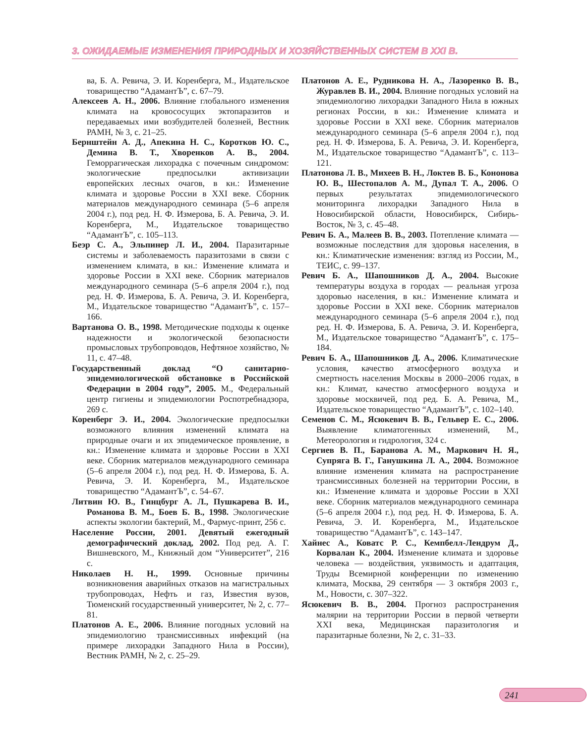3. ОЖИДАЕМЫЕ ИЗМЕНЕНИЯ ПРИРОДНЫХ И ХОЗЯЙСТВЕННЫХ СИСТЕМ В XXI В.
ва, Б. А. Ревича, Э. И. Коренберга, М., Издательское товарищество “АдамантЪ”, с. 67–79.
Алексеев А. Н., 2006. Влияние глобального изменения климата на кровососущих эктопаразитов и передаваемых ими возбудителей болезней, Вестник РАМН, № 3, с. 21–25.
Бернштейн А. Д., Апекина Н. С., Коротков Ю. С., Демина В. Т., Хворенков А. В., 2004. Геморрагическая лихорадка с почечным синдромом: экологические предпосылки активизации европейских лесных очагов, в кн.: Изменение климата и здоровье России в XXI веке. Сборник материалов международного семинара (5–6 апреля 2004 г.), под ред. Н. Ф. Измерова, Б. А. Ревича, Э. И. Коренберга, М., Издательское товарищество “АдамантЪ”, с. 105–113.
Беэр С. А., Эльпинер Л. И., 2004. Паразитарные системы и заболеваемость паразитозами в связи с изменением климата, в кн.: Изменение климата и здоровье России в XXI веке. Сборник материалов международного семинара (5–6 апреля 2004 г.), под ред. Н. Ф. Измерова, Б. А. Ревича, Э. И. Коренберга, М., Издательское товарищество “АдамантЪ”, с. 157–166.
Вартанова О. В., 1998. Методические подходы к оценке надежности и экологической безопасности промысловых трубопроводов, Нефтяное хозяйство, № 11, с. 47–48.
Государственный доклад “О санитарно-эпидемиологической обстановке в Российской Федерации в 2004 году”, 2005. М., Федеральный центр гигиены и эпидемиологии Роспотребнадзора, 269 с.
Коренберг Э. И., 2004. Экологические предпосылки возможного влияния изменений климата на природные очаги и их эпидемическое проявление, в кн.: Изменение климата и здоровье России в XXI веке. Сборник материалов международного семинара (5–6 апреля 2004 г.), под ред. Н. Ф. Измерова, Б. А. Ревича, Э. И. Коренберга, М., Издательское товарищество “АдамантЪ”, с. 54–67.
Литвин Ю. В., Гинцбург А. Л., Пушкарева В. И., Романова В. М., Боев Б. В., 1998. Экологические аспекты экологии бактерий, М., Фармус-принт, 256 с.
Население России, 2001. Девятый ежегодный демографический доклад, 2002. Под ред. А. Г. Вишневского, М., Книжный дом “Университет”, 216 с.
Николаев Н. Н., 1999. Основные причины возникновения аварийных отказов на магистральных трубопроводах, Нефть и газ, Известия вузов, Тюменский государственный университет, № 2, с. 77–81.
Платонов А. Е., 2006. Влияние погодных условий на эпидемиологию трансмиссивных инфекций (на примере лихорадки Западного Нила в России), Вестник РАМН, № 2, с. 25–29.
Платонов А. Е., Рудникова Н. А., Лазоренко В. В., Журавлев В. И., 2004. Влияние погодных условий на эпидемиологию лихорадки Западного Нила в южных регионах России, в кн.: Изменение климата и здоровье России в XXI веке. Сборник материалов международного семинара (5–6 апреля 2004 г.), под ред. Н. Ф. Измерова, Б. А. Ревича, Э. И. Коренберга, М., Издательское товарищество “АдамантЪ”, с. 113–121.
Платонова Л. В., Михеев В. Н., Локтев В. Б., Кононова Ю. В., Шестопалов А. М., Дупал Т. А., 2006. О первых результатах эпидемиологического мониторинга лихорадки Западного Нила в Новосибирской области, Новосибирск, Сибирь-Восток, № 3, с. 45–48.
Ревич Б. А., Малеев В. В., 2003. Потепление климата — возможные последствия для здоровья населения, в кн.: Климатические изменения: взгляд из России, М., ТЕИС, с. 99–137.
Ревич Б. А., Шапошников Д. А., 2004. Высокие температуры воздуха в городах — реальная угроза здоровью населения, в кн.: Изменение климата и здоровье России в XXI веке. Сборник материалов международного семинара (5–6 апреля 2004 г.), под ред. Н. Ф. Измерова, Б. А. Ревича, Э. И. Коренберга, М., Издательское товарищество “АдамантЪ”, с. 175–184.
Ревич Б. А., Шапошников Д. А., 2006. Климатические условия, качество атмосферного воздуха и смертность населения Москвы в 2000–2006 годах, в кн.: Климат, качество атмосферного воздуха и здоровье москвичей, под ред. Б. А. Ревича, М., Издательское товарищество “АдамантЪ”, с. 102–140.
Семенов С. М., Ясюкевич В. В., Гельвер Е. С., 2006. Выявление климатогенных изменений, М., Метеорология и гидрология, 324 с.
Сергиев В. П., Баранова А. М., Маркович Н. Я., Супряга В. Г., Ганушкина Л. А., 2004. Возможное влияние изменения климата на распространение трансмиссивных болезней на территории России, в кн.: Изменение климата и здоровье России в XXI веке. Сборник материалов международного семинара (5–6 апреля 2004 г.), под ред. Н. Ф. Измерова, Б. А. Ревича, Э. И. Коренберга, М., Издательское товарищество “АдамантЪ”, с. 143–147.
Хайнес А., Коватс Р. С., Кемпбелл-Лендрум Д., Корвалан К., 2004. Изменение климата и здоровье человека — воздействия, уязвимость и адаптация, Труды Всемирной конференции по изменению климата, Москва, 29 сентября — 3 октября 2003 г., М., Новости, с. 307–322.
Ясюкевич В. В., 2004. Прогноз распространения малярии на территории России в первой четверти XXI века, Медицинская паразитология и паразитарные болезни, № 2, с. 31–33.
241